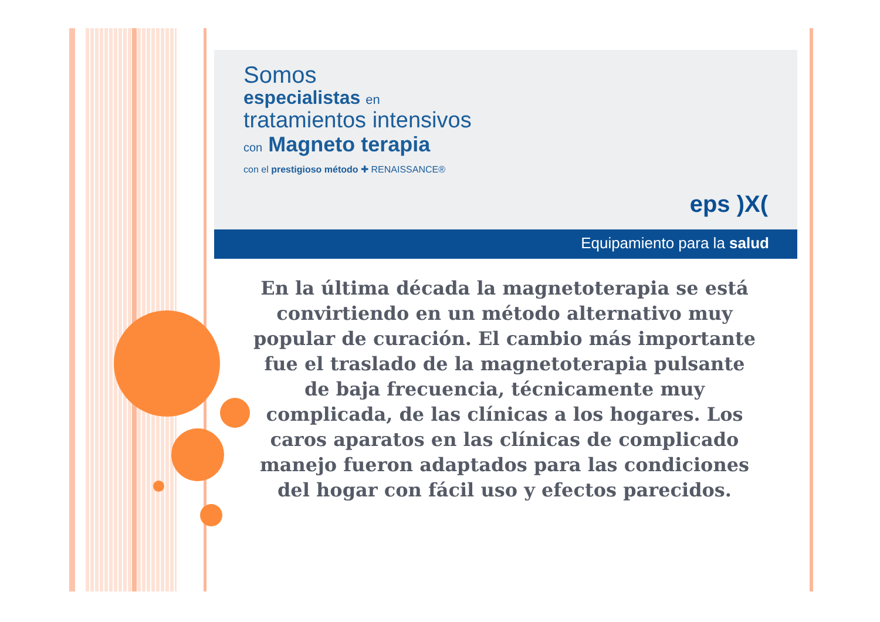Somos
especialistas en
tratamientos intensivos
con Magneto terapia
con el prestigioso método ✚ RENAISSANCE®
eps )X(
Equipamiento para la salud
En la última década la magnetoterapia se está convirtiendo en un método alternativo muy popular de curación. El cambio más importante fue el traslado de la magnetoterapia pulsante de baja frecuencia, técnicamente muy complicada, de las clínicas a los hogares. Los caros aparatos en las clínicas de complicado manejo fueron adaptados para las condiciones del hogar con fácil uso y efectos parecidos.